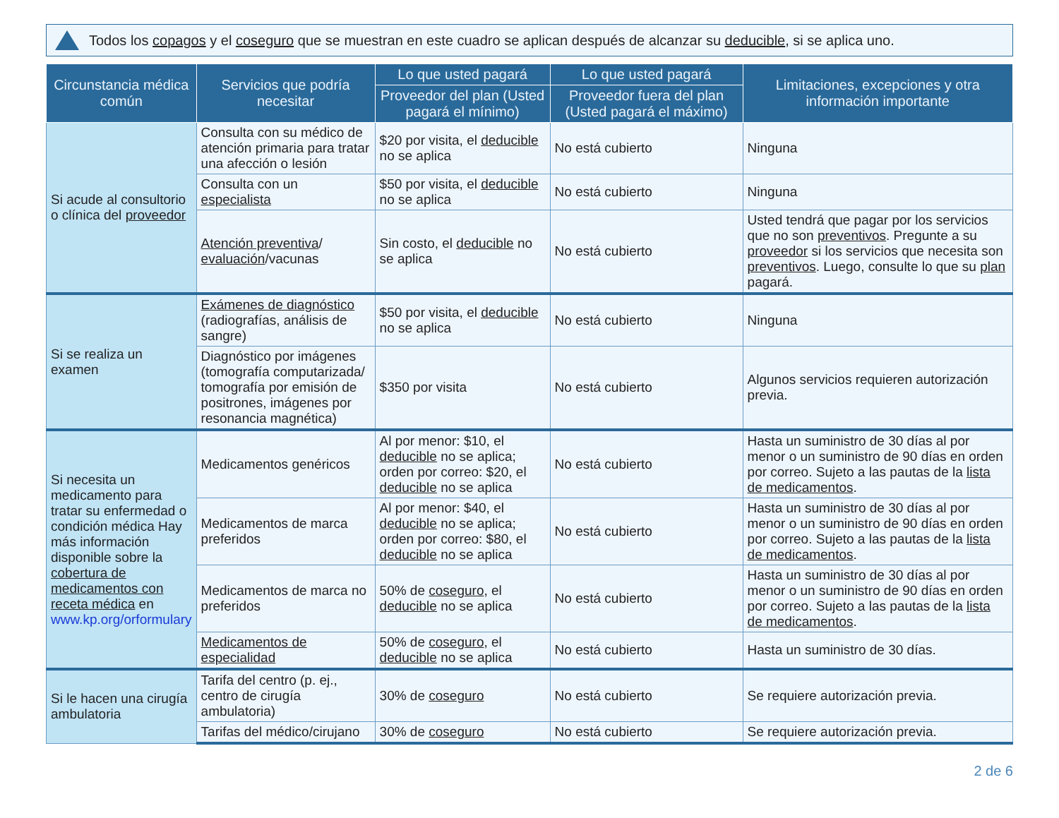Todos los copagos y el coseguro que se muestran en este cuadro se aplican después de alcanzar su deducible, si se aplica uno.
| Circunstancia médica común | Servicios que podría necesitar | Lo que usted pagará | Lo que usted pagará | Limitaciones, excepciones y otra información importante |
| --- | --- | --- | --- | --- |
| | | Proveedor del plan (Usted pagará el mínimo) | Proveedor fuera del plan (Usted pagará el máximo) | |
| Si acude al consultorio o clínica del proveedor | Consulta con su médico de atención primaria para tratar una afección o lesión | $20 por visita, el deducible no se aplica | No está cubierto | Ninguna |
| | Consulta con un especialista | $50 por visita, el deducible no se aplica | No está cubierto | Ninguna |
| | Atención preventiva / evaluación /vacunas | Sin costo, el deducible no se aplica | No está cubierto | Usted tendrá que pagar por los servicios que no son preventivos . Pregunte a su proveedor si los servicios que necesita son preventivos . Luego, consulte lo que su plan pagará. |
| Si se realiza un examen | Exámenes de diagnóstico (radiografías, análisis de sangre) | $50 por visita, el deducible no se aplica | No está cubierto | Ninguna |
| | Diagnóstico por imágenes (tomografía computarizada/ tomografía por emisión de positrones, imágenes por resonancia magnética) | $350 por visita | No está cubierto | Algunos servicios requieren autorización previa. |
| Si necesita un medicamento para tratar su enfermedad o condición médica Hay más información disponible sobre la cobertura de medicamentos con receta médica en www.kp.org/orformulary | Medicamentos genéricos | Al por menor: $10, el deducible no se aplica; orden por correo: $20, el deducible no se aplica | No está cubierto | Hasta un suministro de 30 días al por menor o un suministro de 90 días en orden por correo. Sujeto a las pautas de la lista de medicamentos . |
| | Medicamentos de marca preferidos | Al por menor: $40, el deducible no se aplica; orden por correo: $80, el deducible no se aplica | No está cubierto | Hasta un suministro de 30 días al por menor o un suministro de 90 días en orden por correo. Sujeto a las pautas de la lista de medicamentos . |
| | Medicamentos de marca no preferidos | 50% de coseguro , el deducible no se aplica | No está cubierto | Hasta un suministro de 30 días al por menor o un suministro de 90 días en orden por correo. Sujeto a las pautas de la lista de medicamentos . |
| | Medicamentos de especialidad | 50% de coseguro , el deducible no se aplica | No está cubierto | Hasta un suministro de 30 días. |
| Si le hacen una cirugía ambulatoria | Tarifa del centro (p. ej., centro de cirugía ambulatoria) | 30% de coseguro | No está cubierto | Se requiere autorización previa. |
| | Tarifas del médico/cirujano | 30% de coseguro | No está cubierto | Se requiere autorización previa. |
2 de 6